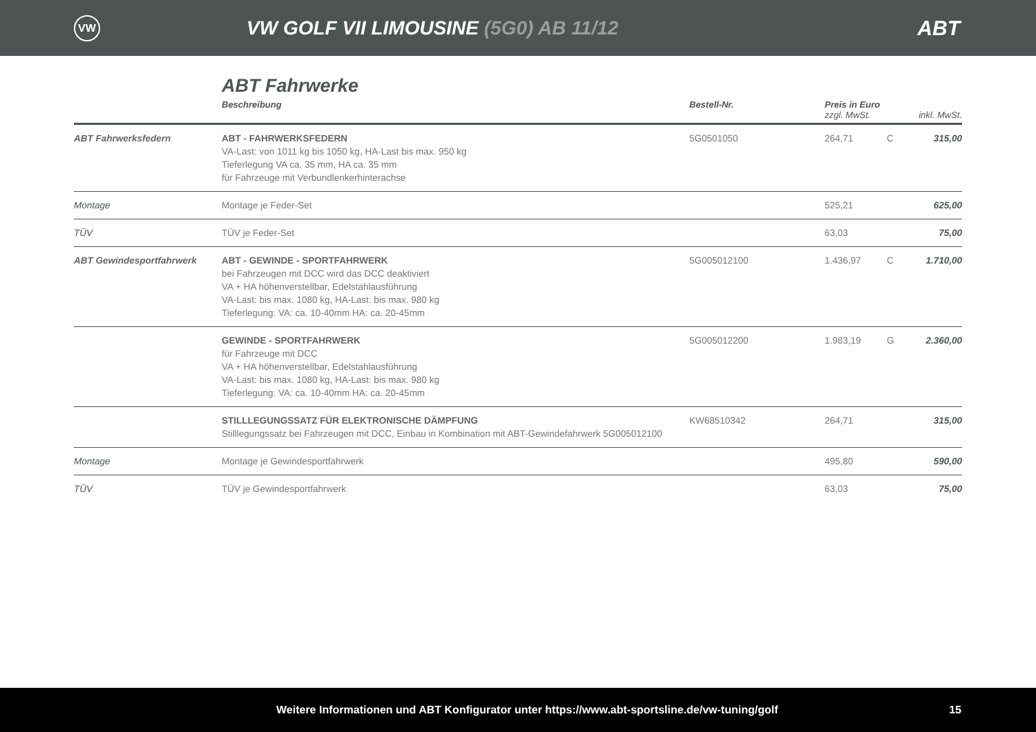VW
VW GOLF VII LIMOUSINE (5G0) AB 11/12
ABT
ABT Fahrwerke
| | Beschreibung | Bestell-Nr. | Preis in Euro zzgl. MwSt. | | inkl. MwSt. |
| --- | --- | --- | --- | --- | --- |
| ABT Fahrwerksfedern | ABT - FAHRWERKSFEDERN VA-Last: von 1011 kg bis 1050 kg, HA-Last bis max. 950 kg Tieferlegung VA ca. 35 mm, HA ca. 35 mm für Fahrzeuge mit Verbundlenkerhinterachse | 5G0501050 | 264,71 | C | 315,00 |
| Montage | Montage je Feder-Set | | 525,21 | | 625,00 |
| TÜV | TÜV je Feder-Set | | 63,03 | | 75,00 |
| ABT Gewindesportfahrwerk | ABT - GEWINDE - SPORTFAHRWERK bei Fahrzeugen mit DCC wird das DCC deaktiviert VA + HA höhenverstellbar, Edelstahlausführung VA-Last: bis max. 1080 kg, HA-Last: bis max. 980 kg Tieferlegung: VA: ca. 10-40mm HA: ca. 20-45mm | 5G005012100 | 1.436,97 | C | 1.710,00 |
| | GEWINDE - SPORTFAHRWERK für Fahrzeuge mit DCC VA + HA höhenverstellbar, Edelstahlausführung VA-Last: bis max. 1080 kg, HA-Last: bis max. 980 kg Tieferlegung: VA: ca. 10-40mm HA: ca. 20-45mm | 5G005012200 | 1.983,19 | G | 2.360,00 |
| | STILLLEGUNGSSATZ FÜR ELEKTRONISCHE DÄMPFUNG Stilllegungssatz bei Fahrzeugen mit DCC, Einbau in Kombination mit ABT-Gewindefahrwerk 5G005012100 | KW68510342 | 264,71 | | 315,00 |
| Montage | Montage je Gewindesportfahrwerk | | 495,80 | | 590,00 |
| TÜV | TÜV je Gewindesportfahrwerk | | 63,03 | | 75,00 |
Weitere Informationen und ABT Konfigurator unter https://www.abt-sportsline.de/vw-tuning/golf 15